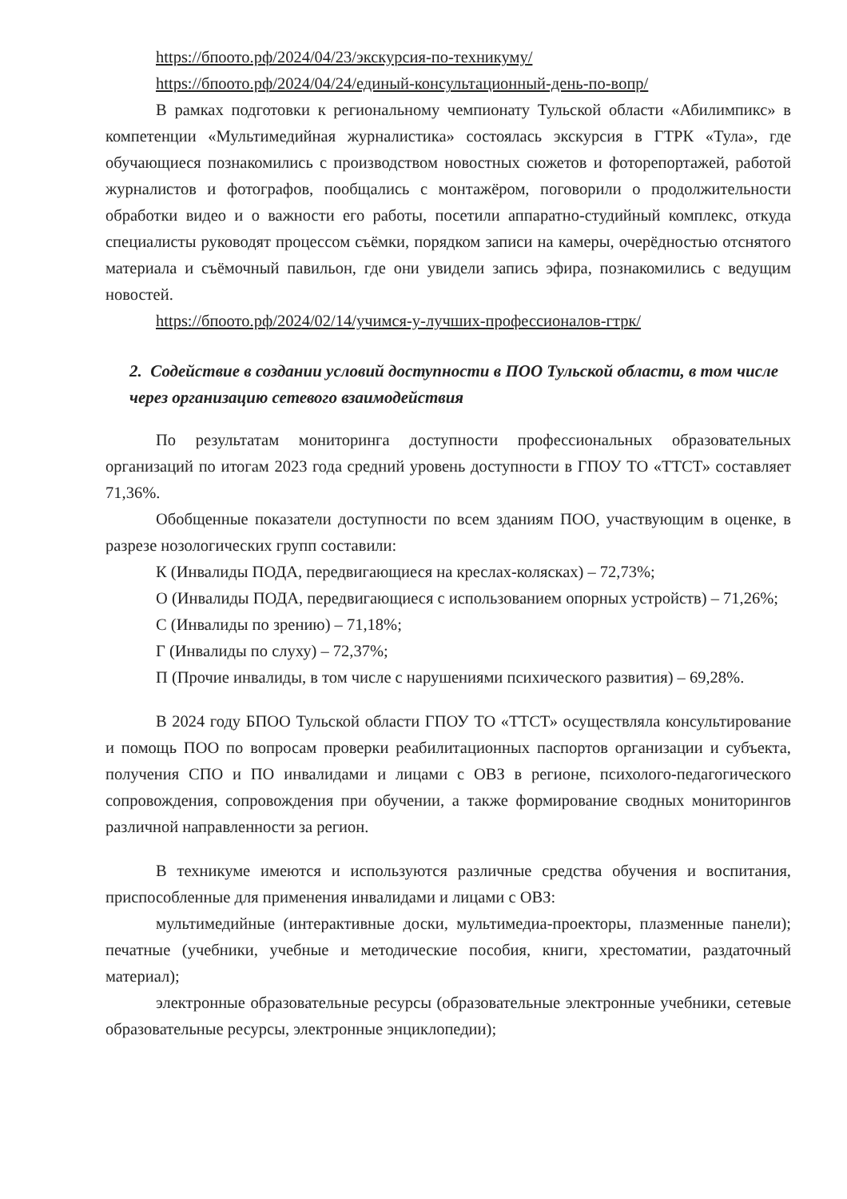https://бпоото.рф/2024/04/23/экскурсия-по-техникуму/
https://бпоото.рф/2024/04/24/единый-консультационный-день-по-вопр/
В рамках подготовки к региональному чемпионату Тульской области «Абилимпикс» в компетенции «Мультимедийная журналистика» состоялась экскурсия в ГТРК «Тула», где обучающиеся познакомились с производством новостных сюжетов и фоторепортажей, работой журналистов и фотографов, пообщались с монтажёром, поговорили о продолжительности обработки видео и о важности его работы, посетили аппаратно-студийный комплекс, откуда специалисты руководят процессом съёмки, порядком записи на камеры, очерёдностью отснятого материала и съёмочный павильон, где они увидели запись эфира, познакомились с ведущим новостей.
https://бпоото.рф/2024/02/14/учимся-у-лучших-профессионалов-гтрк/
2. Содействие в создании условий доступности в ПОО Тульской области, в том числе через организацию сетевого взаимодействия
По результатам мониторинга доступности профессиональных образовательных организаций по итогам 2023 года средний уровень доступности в ГПОУ ТО «ТТСТ» составляет 71,36%.
Обобщенные показатели доступности по всем зданиям ПОО, участвующим в оценке, в разрезе нозологических групп составили:
К (Инвалиды ПОДА, передвигающиеся на креслах-колясках) – 72,73%;
О (Инвалиды ПОДА, передвигающиеся с использованием опорных устройств) – 71,26%;
С (Инвалиды по зрению) – 71,18%;
Г (Инвалиды по слуху) – 72,37%;
П (Прочие инвалиды, в том числе с нарушениями психического развития) – 69,28%.
В 2024 году БПОО Тульской области ГПОУ ТО «ТТСТ» осуществляла консультирование и помощь ПОО по вопросам проверки реабилитационных паспортов организации и субъекта, получения СПО и ПО инвалидами и лицами с ОВЗ в регионе, психолого-педагогического сопровождения, сопровождения при обучении, а также формирование сводных мониторингов различной направленности за регион.
В техникуме имеются и используются различные средства обучения и воспитания, приспособленные для применения инвалидами и лицами с ОВЗ:
мультимедийные (интерактивные доски, мультимедиа-проекторы, плазменные панели); печатные (учебники, учебные и методические пособия, книги, хрестоматии, раздаточный материал);
электронные образовательные ресурсы (образовательные электронные учебники, сетевые образовательные ресурсы, электронные энциклопедии);